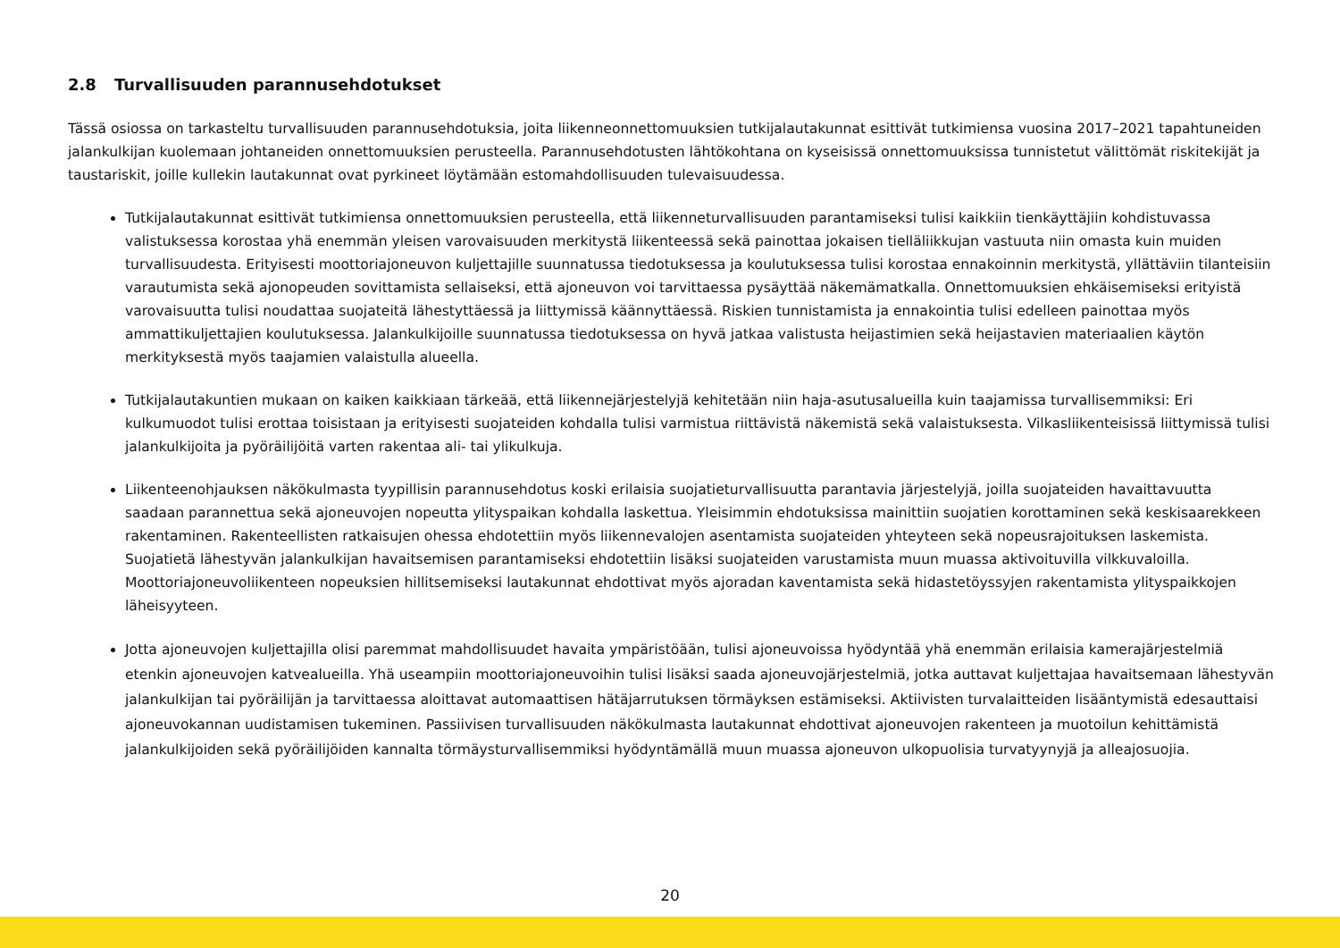2.8 Turvallisuuden parannusehdotukset
Tässä osiossa on tarkasteltu turvallisuuden parannusehdotuksia, joita liikenneonnettomuuksien tutkijalautakunnat esittivät tutkimiensa vuosina 2017–2021 tapahtuneiden jalankulkijan kuolemaan johtaneiden onnettomuuksien perusteella. Parannusehdotusten lähtökohtana on kyseisissä onnettomuuksissa tunnistetut välittömät riskitekijät ja taustariskit, joille kullekin lautakunnat ovat pyrkineet löytämään estomahdollisuuden tulevaisuudessa.
Tutkijalautakunnat esittivät tutkimiensa onnettomuuksien perusteella, että liikenneturvallisuuden parantamiseksi tulisi kaikkiin tienkäyttäjiin kohdistuvassa valistuksessa korostaa yhä enemmän yleisen varovaisuuden merkitystä liikenteessä sekä painottaa jokaisen tielläliikkujan vastuuta niin omasta kuin muiden turvallisuudesta. Erityisesti moottoriajoneuvon kuljettajille suunnatussa tiedotuksessa ja koulutuksessa tulisi korostaa ennakoinnin merkitystä, yllättäviin tilanteisiin varautumista sekä ajonopeuden sovittamista sellaiseksi, että ajoneuvon voi tarvittaessa pysäyttää näkemämatkalla. Onnettomuuksien ehkäisemiseksi erityistä varovaisuutta tulisi noudattaa suojateitä lähestyttäessä ja liittymissä käännyttäessä. Riskien tunnistamista ja ennakointia tulisi edelleen painottaa myös ammattikuljettajien koulutuksessa. Jalankulkijoille suunnatussa tiedotuksessa on hyvä jatkaa valistusta heijastimien sekä heijastavien materiaalien käytön merkityksestä myös taajamien valaistulla alueella.
Tutkijalautakuntien mukaan on kaiken kaikkiaan tärkeää, että liikennejärjestelyjä kehitetään niin haja-asutusalueilla kuin taajamissa turvallisemmiksi: Eri kulkumuodot tulisi erottaa toisistaan ja erityisesti suojateiden kohdalla tulisi varmistua riittävistä näkemistä sekä valaistuksesta. Vilkasliikenteisissä liittymissä tulisi jalankulkijoita ja pyöräilijöitä varten rakentaa ali- tai ylikulkuja.
Liikenteenohjauksen näkökulmasta tyypillisin parannusehdotus koski erilaisia suojatieturvallisuutta parantavia järjestelyjä, joilla suojateiden havaittavuutta saadaan parannettua sekä ajoneuvojen nopeutta ylityspaikan kohdalla laskettua. Yleisimmin ehdotuksissa mainittiin suojatien korottaminen sekä keskisaarekkeen rakentaminen. Rakenteellisten ratkaisujen ohessa ehdotettiin myös liikennevalojen asentamista suojateiden yhteyteen sekä nopeusrajoituksen laskemista. Suojatietä lähestyvän jalankulkijan havaitsemisen parantamiseksi ehdotettiin lisäksi suojateiden varustamista muun muassa aktivoituvilla vilkkuvaloilla. Moottoriajoneuvoliikenteen nopeuksien hillitsemiseksi lautakunnat ehdottivat myös ajoradan kaventamista sekä hidastetöyssyjen rakentamista ylityspaikkojen läheisyyteen.
Jotta ajoneuvojen kuljettajilla olisi paremmat mahdollisuudet havaita ympäristöään, tulisi ajoneuvoissa hyödyntää yhä enemmän erilaisia kamerajärjestelmiä etenkin ajoneuvojen katvealueilla. Yhä useampiin moottoriajoneuvoihin tulisi lisäksi saada ajoneuvojärjestelmiä, jotka auttavat kuljettajaa havaitsemaan lähestyvän jalankulkijan tai pyöräilijän ja tarvittaessa aloittavat automaattisen hätäjarrutuksen törmäyksen estämiseksi. Aktiivisten turvalaitteiden lisääntymistä edesauttaisi ajoneuvokannan uudistamisen tukeminen. Passiivisen turvallisuuden näkökulmasta lautakunnat ehdottivat ajoneuvojen rakenteen ja muotoilun kehittämistä jalankulkijoiden sekä pyöräilijöiden kannalta törmäysturvallisemmiksi hyödyntämällä muun muassa ajoneuvon ulkopuolisia turvatyynyjä ja alleajosuojia.
20